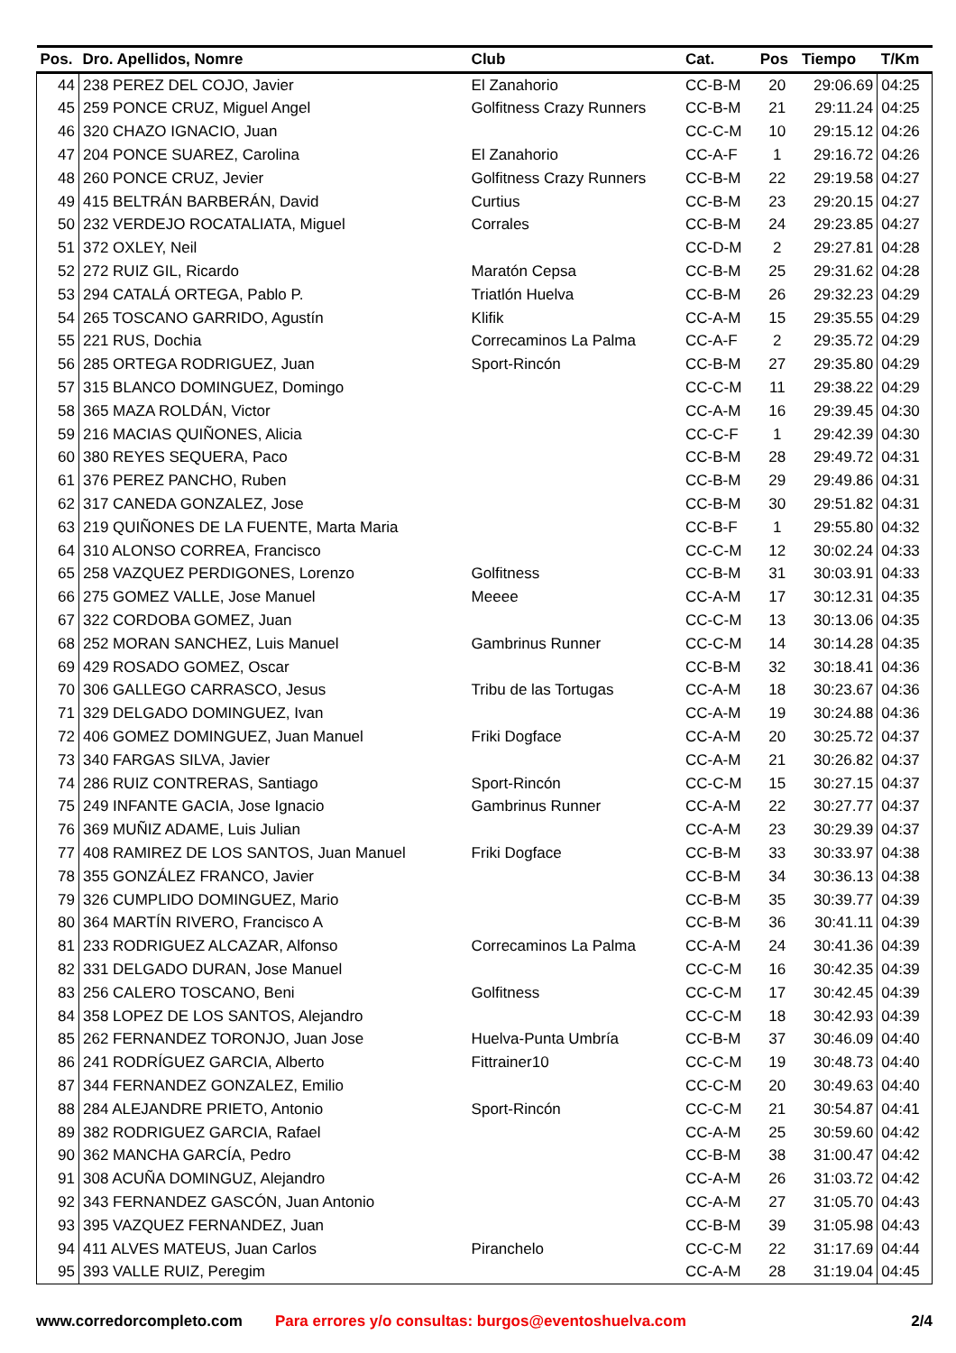| Pos. | Dro. Apellidos, Nomre | Club | Cat. | Pos | Tiempo | T/Km |
| --- | --- | --- | --- | --- | --- | --- |
| 44 | 238 PEREZ DEL COJO, Javier | El Zanahorio | CC-B-M | 20 | 29:06.69 | 04:25 |
| 45 | 259 PONCE CRUZ, Miguel Angel | Golfitness Crazy Runners | CC-B-M | 21 | 29:11.24 | 04:25 |
| 46 | 320 CHAZO IGNACIO, Juan | | CC-C-M | 10 | 29:15.12 | 04:26 |
| 47 | 204 PONCE SUAREZ, Carolina | El Zanahorio | CC-A-F | 1 | 29:16.72 | 04:26 |
| 48 | 260 PONCE CRUZ, Jevier | Golfitness Crazy Runners | CC-B-M | 22 | 29:19.58 | 04:27 |
| 49 | 415 BELTRÁN BARBERÁN, David | Curtius | CC-B-M | 23 | 29:20.15 | 04:27 |
| 50 | 232 VERDEJO ROCATALIATA, Miguel | Corrales | CC-B-M | 24 | 29:23.85 | 04:27 |
| 51 | 372 OXLEY, Neil | | CC-D-M | 2 | 29:27.81 | 04:28 |
| 52 | 272 RUIZ GIL, Ricardo | Maratón Cepsa | CC-B-M | 25 | 29:31.62 | 04:28 |
| 53 | 294 CATALÁ ORTEGA, Pablo P. | Triatlón Huelva | CC-B-M | 26 | 29:32.23 | 04:29 |
| 54 | 265 TOSCANO GARRIDO, Agustín | Klifik | CC-A-M | 15 | 29:35.55 | 04:29 |
| 55 | 221 RUS, Dochia | Correcaminos La Palma | CC-A-F | 2 | 29:35.72 | 04:29 |
| 56 | 285 ORTEGA RODRIGUEZ, Juan | Sport-Rincón | CC-B-M | 27 | 29:35.80 | 04:29 |
| 57 | 315 BLANCO DOMINGUEZ, Domingo | | CC-C-M | 11 | 29:38.22 | 04:29 |
| 58 | 365 MAZA ROLDÁN, Victor | | CC-A-M | 16 | 29:39.45 | 04:30 |
| 59 | 216 MACIAS QUIÑONES, Alicia | | CC-C-F | 1 | 29:42.39 | 04:30 |
| 60 | 380 REYES SEQUERA, Paco | | CC-B-M | 28 | 29:49.72 | 04:31 |
| 61 | 376 PEREZ PANCHO, Ruben | | CC-B-M | 29 | 29:49.86 | 04:31 |
| 62 | 317 CANEDA GONZALEZ, Jose | | CC-B-M | 30 | 29:51.82 | 04:31 |
| 63 | 219 QUIÑONES DE LA FUENTE, Marta Maria | | CC-B-F | 1 | 29:55.80 | 04:32 |
| 64 | 310 ALONSO CORREA, Francisco | | CC-C-M | 12 | 30:02.24 | 04:33 |
| 65 | 258 VAZQUEZ PERDIGONES, Lorenzo | Golfitness | CC-B-M | 31 | 30:03.91 | 04:33 |
| 66 | 275 GOMEZ VALLE, Jose Manuel | Meeee | CC-A-M | 17 | 30:12.31 | 04:35 |
| 67 | 322 CORDOBA GOMEZ, Juan | | CC-C-M | 13 | 30:13.06 | 04:35 |
| 68 | 252 MORAN SANCHEZ, Luis Manuel | Gambrinus Runner | CC-C-M | 14 | 30:14.28 | 04:35 |
| 69 | 429 ROSADO GOMEZ, Oscar | | CC-B-M | 32 | 30:18.41 | 04:36 |
| 70 | 306 GALLEGO CARRASCO, Jesus | Tribu de las Tortugas | CC-A-M | 18 | 30:23.67 | 04:36 |
| 71 | 329 DELGADO DOMINGUEZ, Ivan | | CC-A-M | 19 | 30:24.88 | 04:36 |
| 72 | 406 GOMEZ DOMINGUEZ, Juan Manuel | Friki Dogface | CC-A-M | 20 | 30:25.72 | 04:37 |
| 73 | 340 FARGAS SILVA, Javier | | CC-A-M | 21 | 30:26.82 | 04:37 |
| 74 | 286 RUIZ CONTRERAS, Santiago | Sport-Rincón | CC-C-M | 15 | 30:27.15 | 04:37 |
| 75 | 249 INFANTE GACIA, Jose Ignacio | Gambrinus Runner | CC-A-M | 22 | 30:27.77 | 04:37 |
| 76 | 369 MUÑIZ ADAME, Luis Julian | | CC-A-M | 23 | 30:29.39 | 04:37 |
| 77 | 408 RAMIREZ DE LOS SANTOS, Juan Manuel | Friki Dogface | CC-B-M | 33 | 30:33.97 | 04:38 |
| 78 | 355 GONZÁLEZ FRANCO, Javier | | CC-B-M | 34 | 30:36.13 | 04:38 |
| 79 | 326 CUMPLIDO DOMINGUEZ, Mario | | CC-B-M | 35 | 30:39.77 | 04:39 |
| 80 | 364 MARTÍN RIVERO, Francisco A | | CC-B-M | 36 | 30:41.11 | 04:39 |
| 81 | 233 RODRIGUEZ ALCAZAR, Alfonso | Correcaminos La Palma | CC-A-M | 24 | 30:41.36 | 04:39 |
| 82 | 331 DELGADO DURAN, Jose Manuel | | CC-C-M | 16 | 30:42.35 | 04:39 |
| 83 | 256 CALERO TOSCANO, Beni | Golfitness | CC-C-M | 17 | 30:42.45 | 04:39 |
| 84 | 358 LOPEZ DE LOS SANTOS, Alejandro | | CC-C-M | 18 | 30:42.93 | 04:39 |
| 85 | 262 FERNANDEZ TORONJO, Juan Jose | Huelva-Punta Umbría | CC-B-M | 37 | 30:46.09 | 04:40 |
| 86 | 241 RODRÍGUEZ GARCIA, Alberto | Fittrainer10 | CC-C-M | 19 | 30:48.73 | 04:40 |
| 87 | 344 FERNANDEZ GONZALEZ, Emilio | | CC-C-M | 20 | 30:49.63 | 04:40 |
| 88 | 284 ALEJANDRE PRIETO, Antonio | Sport-Rincón | CC-C-M | 21 | 30:54.87 | 04:41 |
| 89 | 382 RODRIGUEZ GARCIA, Rafael | | CC-A-M | 25 | 30:59.60 | 04:42 |
| 90 | 362 MANCHA GARCÍA, Pedro | | CC-B-M | 38 | 31:00.47 | 04:42 |
| 91 | 308 ACUÑA DOMINGUZ, Alejandro | | CC-A-M | 26 | 31:03.72 | 04:42 |
| 92 | 343 FERNANDEZ GASCÓN, Juan Antonio | | CC-A-M | 27 | 31:05.70 | 04:43 |
| 93 | 395 VAZQUEZ FERNANDEZ, Juan | | CC-B-M | 39 | 31:05.98 | 04:43 |
| 94 | 411 ALVES MATEUS, Juan Carlos | Piranchelo | CC-C-M | 22 | 31:17.69 | 04:44 |
| 95 | 393 VALLE RUIZ, Peregim | | CC-A-M | 28 | 31:19.04 | 04:45 |
www.corredorcompleto.com Para errores y/o consultas: burgos@eventoshuelva.com 2/4